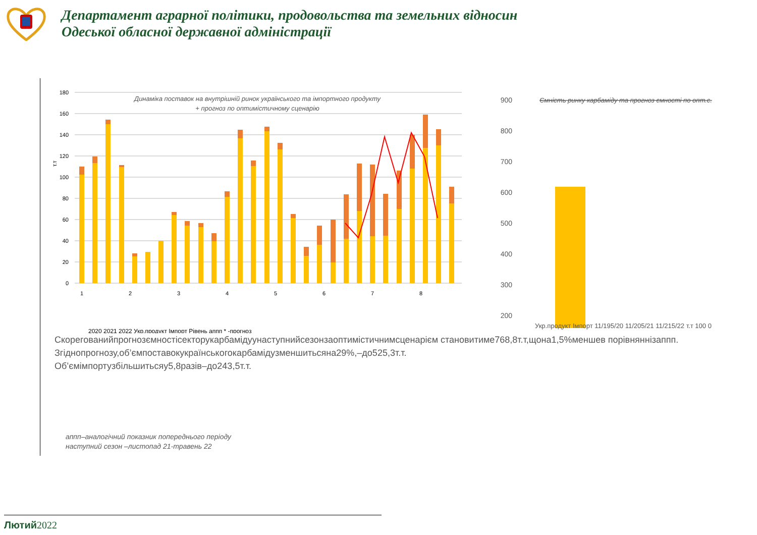Департамент аграрної політики, продовольства та земельних відносин
Одеської обласної державної адміністрації
Динаміка поставок на внутрішній ринок українського та імпортного продукту
+ прогноз по оптимістичному сценарію
180
160
140
120
100
80
60
40
20
0
т.т
1
2
3
4
5
6
7
8
2020 2021 2022 Укр.продукт Імпорт Рівень аппп * -прогноз
Ємність ринку карбаміду та прогноз ємності по опт.с.
900
800
700
600
500
400
300
200
Укр.продукт Імпорт 11/195/20 11/205/21 11/215/22 т.т 100 0
Скорегованийпрогнозємностісекторукарбамідуунаступнийсезонзаоптимістичнимсценарієм становитиме768,8т.т,щона1,5%меншев порівняннізаппп.
Згіднопрогнозу,об’ємпоставокукраїнськогокарбамідузменшитьсяна29%,–до525,3т.т.
Об’ємімпортузбільшитьсяу5,8разів–до243,5т.т.
аппп–аналогічний показник попереднього періоду
наступний сезон –листопад 21-травень 22
Лютий2022